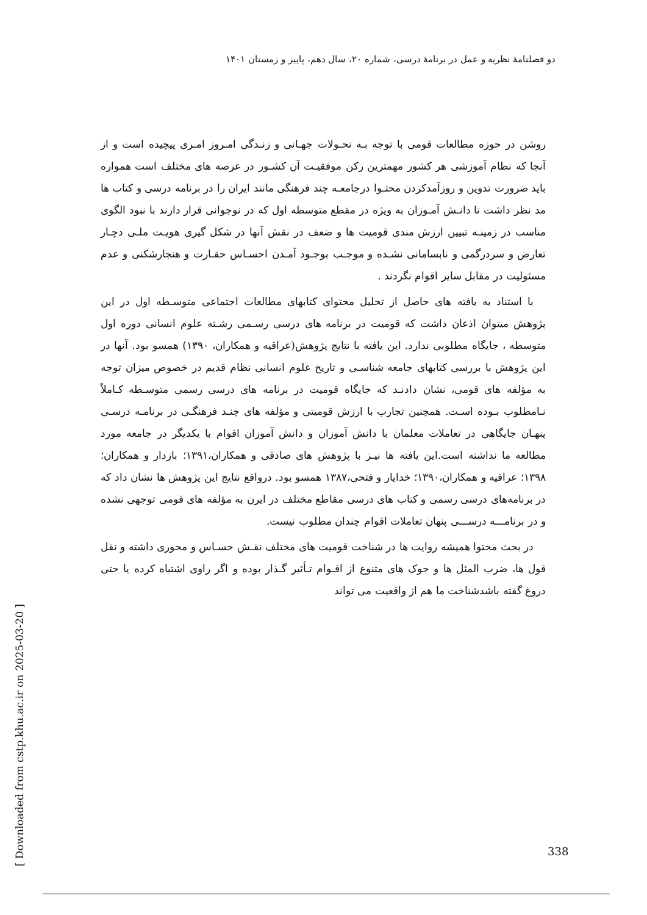دو فصلنامهٔ نظریه و عمل در برنامهٔ درسی، شماره ۲۰، سال دهم، پاییز و زمستان ۱۴۰۱
روشن در حوزه مطالعات قومی با توجه بـه تحـولات جهـانی و زنـدگی امـروز امـری پیچیده است و از آنجا که نظام آموزشی هر کشور مهمترین رکن موفقیـت آن کشـور در عرصه های مختلف است همواره باید ضرورت تدوین و روزآمدکردن محتـوا درجامعـه چند فرهنگی مانند ایران را در برنامه درسی و کتاب ها مد نظر داشت تا دانـش آمـوزان به ویژه در مقطع متوسطه اول که در نوجوانی قرار دارند با نبود الگوی مناسب در زمینـه تبیین ارزش مندی قومیت ها و ضعف در نقش آنها در شکل گیری هویـت ملـی دچـار تعارض و سردرگمی و نابسامانی نشـده و موجـب بوجـود آمـدن احسـاس حقـارت و هنجارشکنی و عدم مسئولیت در مقابل سایر اقوام نگردند .
با استناد به یافته های حاصل از تحلیل محتوای کتابهای مطالعات اجتماعی متوسـطه اول در این پژوهش میتوان اذعان داشت که قومیت در برنامه های درسی رسـمی رشـته علوم انسانی دوره اول متوسطه ، جایگاه مطلوبی ندارد. این یافته با نتایج پژوهش(عراقیه و همکاران، ۱۳۹۰) همسو بود. آنها در این پژوهش با بررسی کتابهای جامعه شناسـی و تاریخ علوم انسانی نظام قدیم در خصوص میزان توجه به مؤلفه های قومی، نشان دادنـد که جایگاه قومیت در برنامه های درسی رسمی متوسـطه کـاملاً نـامطلوب بـوده اسـت. همچنین تجارب با ارزش قومیتی و مؤلفه های چنـد فرهنگـی در برنامـه درسـی پنهـان جایگاهی در تعاملات معلمان با دانش آموزان و دانش آموزان اقوام با یکدیگر در جامعه مورد مطالعه ما نداشته است.این یافته ها نیـز با پژوهش های صادقی و همکاران،۱۳۹۱؛ بازدار و همکاران؛ ۱۳۹۸؛ عراقیه و همکاران،۱۳۹۰؛ خدایار و فتحی،۱۳۸۷ همسو بود. درواقع نتایج این پژوهش ها نشان داد که در برنامه‌های درسی رسمی و کتاب های درسی مقاطع مختلف در ایرن به مؤلفه های قومی توجهی نشده و در برنامـــه درســـی پنهان تعاملات اقوام چندان مطلوب نیست.
در بحث محتوا همیشه روایت ها در شناخت قومیت های مختلف نقـش حسـاس و محوری داشته و نقل قول ها، ضرب المثل ها و جوک های متنوع از اقـوام تـأثیر گـذار بوده و اگر راوی اشتباه کرده یا حتی دروغ گفته باشدشناخت ما هم از واقعیت می تواند
[ Downloaded from cstp.khu.ac.ir on 2025-03-20 ]
338